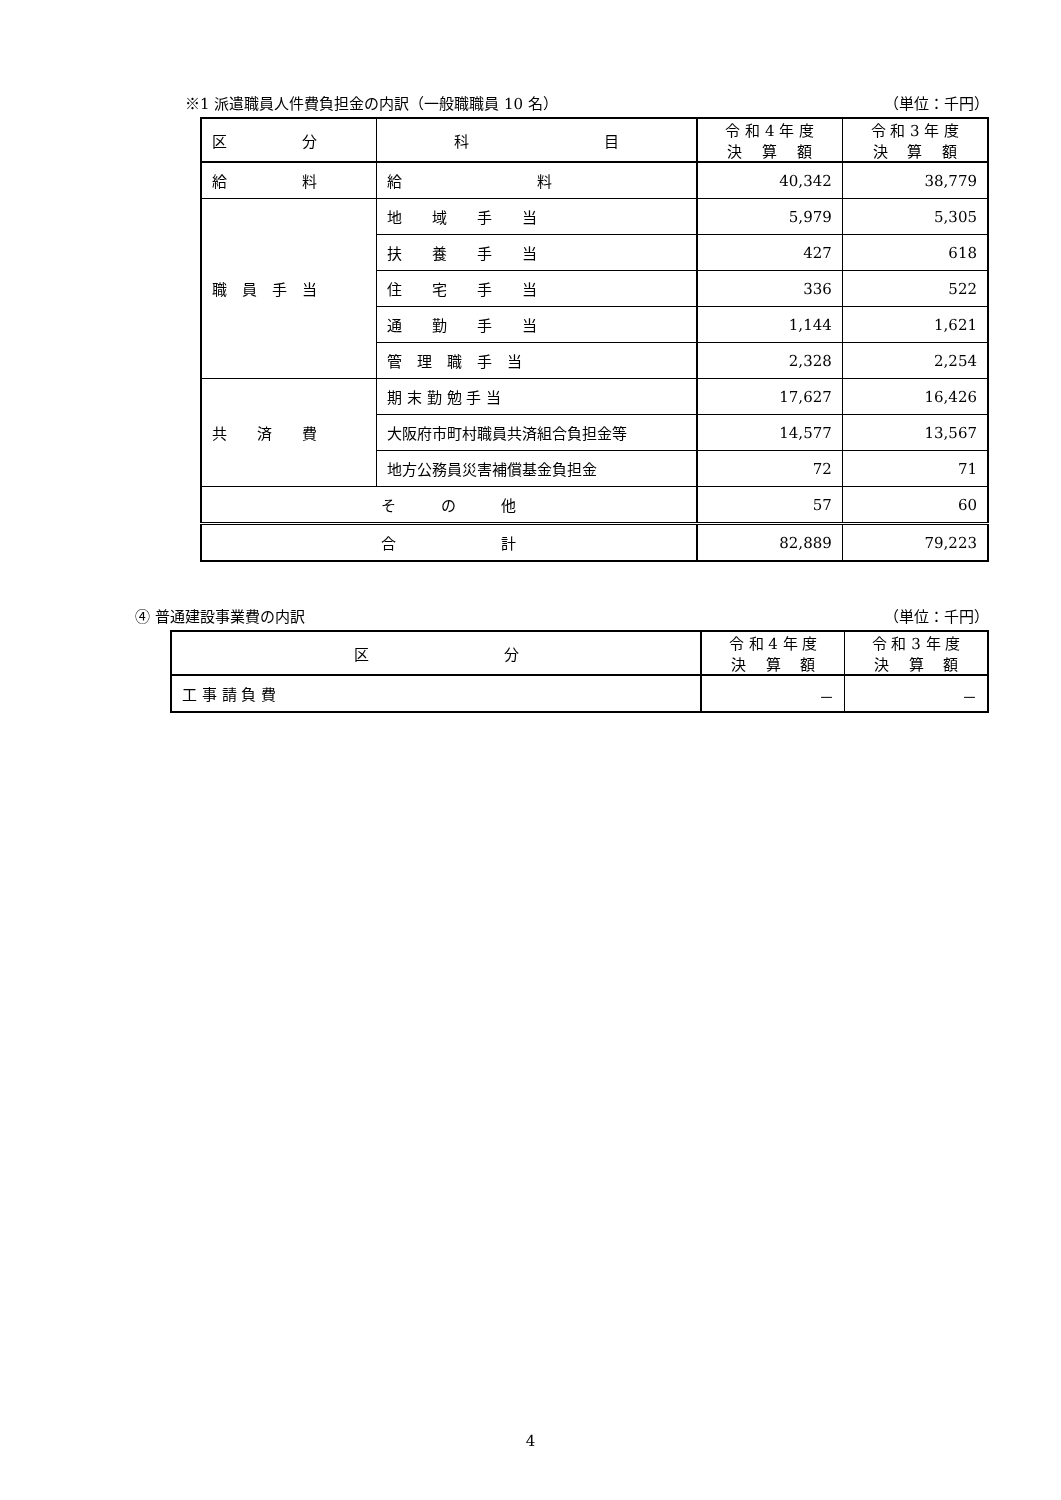※1 派遣職員人件費負担金の内訳（一般職職員 10 名） （単位：千円）
| 区 分 | 科 目 | 令 和 4 年 度 決 算 額 | 令 和 3 年 度 決 算 額 |
| --- | --- | --- | --- |
| 給 料 | 給 料 | 40,342 | 38,779 |
| 職 員 手 当 | 地 域 手 当 | 5,979 | 5,305 |
| | 扶 養 手 当 | 427 | 618 |
| | 住 宅 手 当 | 336 | 522 |
| | 通 勤 手 当 | 1,144 | 1,621 |
| | 管 理 職 手 当 | 2,328 | 2,254 |
| 共 済 費 | 期 末 勤 勉 手 当 | 17,627 | 16,426 |
| | 大阪府市町村職員共済組合負担金等 | 14,577 | 13,567 |
| | 地方公務員災害補償基金負担金 | 72 | 71 |
| そ の 他 | | 57 | 60 |
| 合 計 | | 82,889 | 79,223 |
④ 普通建設事業費の内訳 （単位：千円）
| 区 分 | 令 和 4 年 度 決 算 額 | 令 和 3 年 度 決 算 額 |
| --- | --- | --- |
| 工 事 請 負 費 | － | － |
4